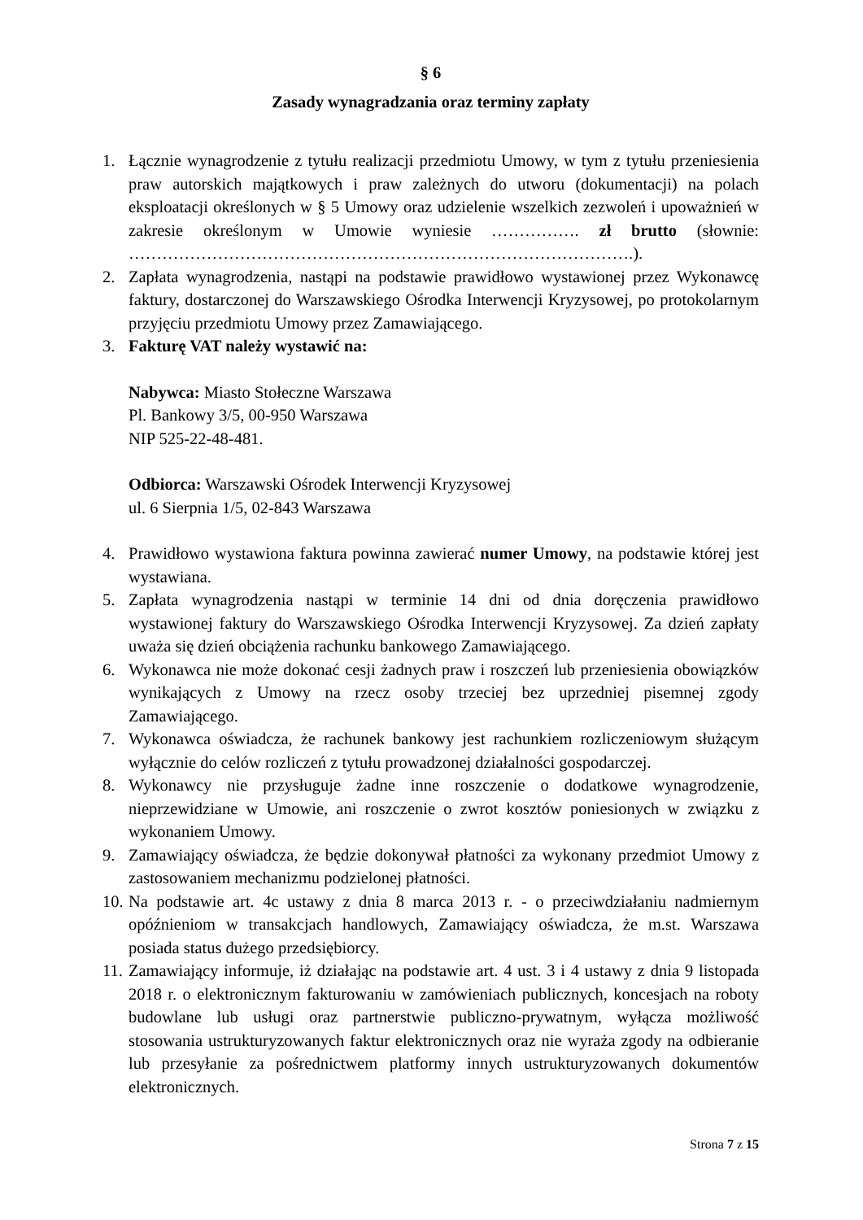§ 6
Zasady wynagradzania oraz terminy zapłaty
1. Łącznie wynagrodzenie z tytułu realizacji przedmiotu Umowy, w tym z tytułu przeniesienia praw autorskich majątkowych i praw zależnych do utworu (dokumentacji) na polach eksploatacji określonych w § 5 Umowy oraz udzielenie wszelkich zezwoleń i upoważnień w zakresie określonym w Umowie wyniesie ……………. zł brutto (słownie: ……………………………………………………………………………….).
2. Zapłata wynagrodzenia, nastąpi na podstawie prawidłowo wystawionej przez Wykonawcę faktury, dostarczonej do Warszawskiego Ośrodka Interwencji Kryzysowej, po protokolarnym przyjęciu przedmiotu Umowy przez Zamawiającego.
3. Fakturę VAT należy wystawić na:
Nabywca: Miasto Stołeczne Warszawa
Pl. Bankowy 3/5, 00-950 Warszawa
NIP 525-22-48-481.
Odbiorca: Warszawski Ośrodek Interwencji Kryzysowej
ul. 6 Sierpnia 1/5, 02-843 Warszawa
4. Prawidłowo wystawiona faktura powinna zawierać numer Umowy, na podstawie której jest wystawiana.
5. Zapłata wynagrodzenia nastąpi w terminie 14 dni od dnia doręczenia prawidłowo wystawionej faktury do Warszawskiego Ośrodka Interwencji Kryzysowej. Za dzień zapłaty uważa się dzień obciążenia rachunku bankowego Zamawiającego.
6. Wykonawca nie może dokonać cesji żadnych praw i roszczeń lub przeniesienia obowiązków wynikających z Umowy na rzecz osoby trzeciej bez uprzedniej pisemnej zgody Zamawiającego.
7. Wykonawca oświadcza, że rachunek bankowy jest rachunkiem rozliczeniowym służącym wyłącznie do celów rozliczeń z tytułu prowadzonej działalności gospodarczej.
8. Wykonawcy nie przysługuje żadne inne roszczenie o dodatkowe wynagrodzenie, nieprzewidziane w Umowie, ani roszczenie o zwrot kosztów poniesionych w związku z wykonaniem Umowy.
9. Zamawiający oświadcza, że będzie dokonywał płatności za wykonany przedmiot Umowy z zastosowaniem mechanizmu podzielonej płatności.
10. Na podstawie art. 4c ustawy z dnia 8 marca 2013 r. - o przeciwdziałaniu nadmiernym opóźnieniom w transakcjach handlowych, Zamawiający oświadcza, że m.st. Warszawa posiada status dużego przedsiębiorcy.
11. Zamawiający informuje, iż działając na podstawie art. 4 ust. 3 i 4 ustawy z dnia 9 listopada 2018 r. o elektronicznym fakturowaniu w zamówieniach publicznych, koncesjach na roboty budowlane lub usługi oraz partnerstwie publiczno-prywatnym, wyłącza możliwość stosowania ustrukturyzowanych faktur elektronicznych oraz nie wyraża zgody na odbieranie lub przesyłanie za pośrednictwem platformy innych ustrukturyzowanych dokumentów elektronicznych.
Strona 7 z 15